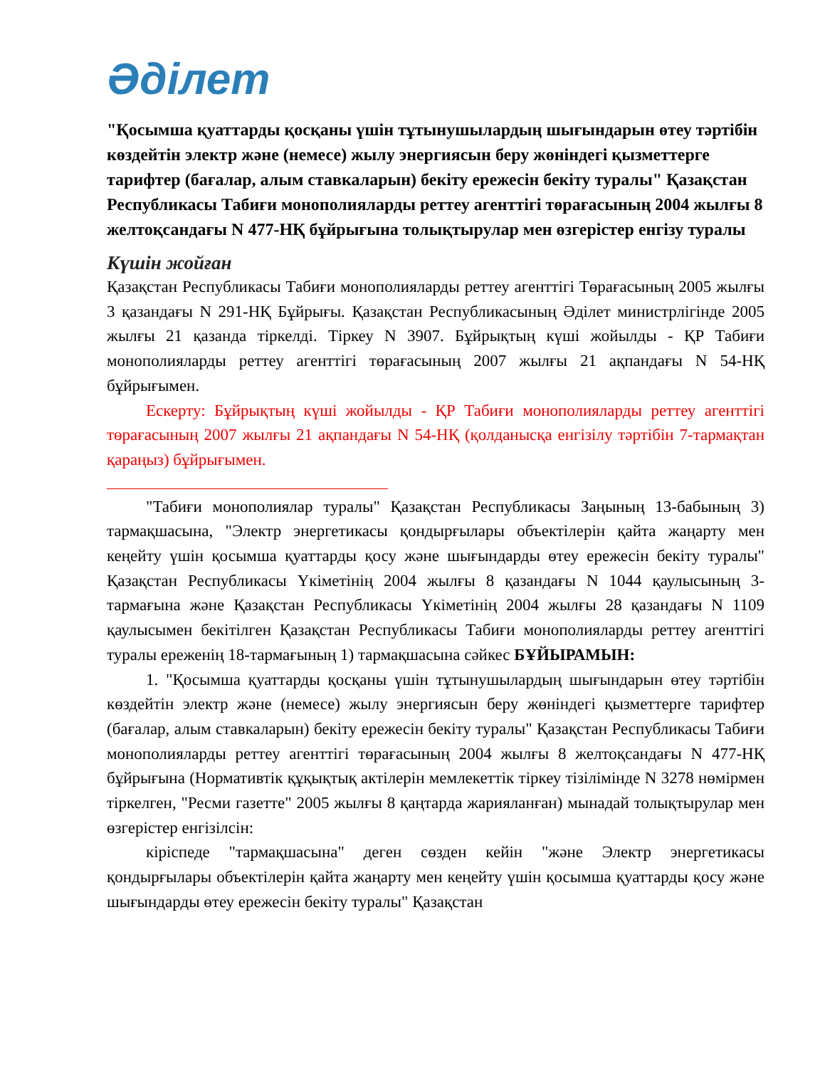Әділет
"Қосымша қуаттарды қосқаны үшін тұтынушылардың шығындарын өтеу тәртібін көздейтін электр және (немесе) жылу энергиясын беру жөніндегі қызметтерге тарифтер (бағалар, алым ставкаларын) бекіту ережесін бекіту туралы" Қазақстан Республикасы Табиғи монополияларды реттеу агенттігі төрағасының 2004 жылғы 8 желтоқсандағы N 477-НҚ бұйрығына толықтырулар мен өзгерістер енгізу туралы
Күшін жойған
Қазақстан Республикасы Табиғи монополияларды реттеу агенттігі Төрағасының 2005 жылғы 3 қазандағы N 291-НҚ Бұйрығы. Қазақстан Республикасының Әділет министрлігінде 2005 жылғы 21 қазанда тіркелді. Тіркеу N 3907. Бұйрықтың күші жойылды - ҚР Табиғи монополияларды реттеу агенттігі төрағасының 2007 жылғы 21 ақпандағы N 54-НҚ бұйрығымен.
Ескерту: Бұйрықтың күші жойылды - ҚР Табиғи монополияларды реттеу агенттігі төрағасының 2007 жылғы 21 ақпандағы N 54-НҚ (қолданысқа енгізілу тәртібін 7-тармақтан қараңыз) бұйрығымен.
"Табиғи монополиялар туралы" Қазақстан Республикасы Заңының 13-бабының 3) тармақшасына, "Электр энергетикасы қондырғылары объектілерін қайта жаңарту мен кеңейту үшін қосымша қуаттарды қосу және шығындарды өтеу ережесін бекіту туралы" Қазақстан Республикасы Үкіметінің 2004 жылғы 8 қазандағы N 1044 қаулысының 3-тармағына және Қазақстан Республикасы Үкіметінің 2004 жылғы 28 қазандағы N 1109 қаулысымен бекітілген Қазақстан Республикасы Табиғи монополияларды реттеу агенттігі туралы ереженің 18-тармағының 1) тармақшасына сәйкес БҰЙЫРАМЫН:
1. "Қосымша қуаттарды қосқаны үшін тұтынушылардың шығындарын өтеу тәртібін көздейтін электр және (немесе) жылу энергиясын беру жөніндегі қызметтерге тарифтер (бағалар, алым ставкаларын) бекіту ережесін бекіту туралы" Қазақстан Республикасы Табиғи монополияларды реттеу агенттігі төрағасының 2004 жылғы 8 желтоқсандағы N 477-НҚ бұйрығына (Нормативтік құқықтық актілерін мемлекеттік тіркеу тізілімінде N 3278 нөмірмен тіркелген, "Ресми газетте" 2005 жылғы 8 қаңтарда жарияланған) мынадай толықтырулар мен өзгерістер енгізілсін:
кіріспеде "тармақшасына" деген сөзден кейін "және Электр энергетикасы қондырғылары объектілерін қайта жаңарту мен кеңейту үшін қосымша қуаттарды қосу және шығындарды өтеу ережесін бекіту туралы" Қазақстан